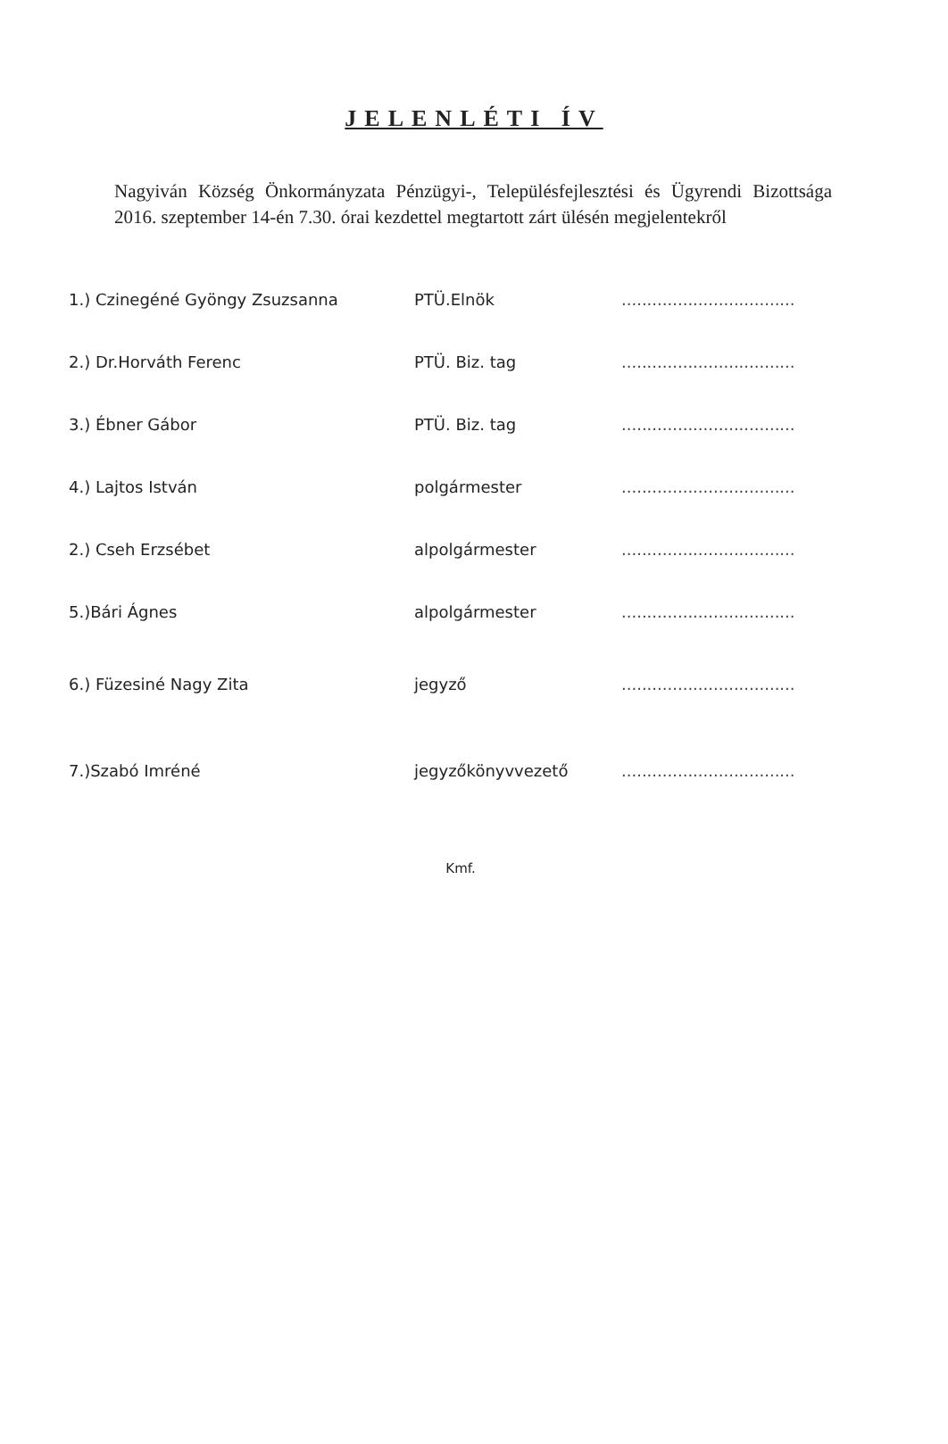JELENLÉTI ÍV
Nagyiván Község Önkormányzata Pénzügyi-, Településfejlesztési és Ügyrendi Bizottsága 2016. szeptember 14-én 7.30. órai kezdettel megtartott zárt ülésén megjelentekről
| 1.) Czinegéné Gyöngy Zsuzsanna | PTÜ.Elnök | .................................. |
| 2.) Dr.Horváth Ferenc | PTÜ. Biz. tag | .................................. |
| 3.) Ébner Gábor | PTÜ. Biz. tag | .................................. |
| 4.) Lajtos István | polgármester | .................................. |
| 2.) Cseh Erzsébet | alpolgármester | .................................. |
| 5.)Bári Ágnes | alpolgármester | .................................. |
| 6.) Füzesiné Nagy Zita | jegyző | .................................. |
| 7.)Szabó Imréné | jegyzőkönyvvezető | .................................. |
Kmf.